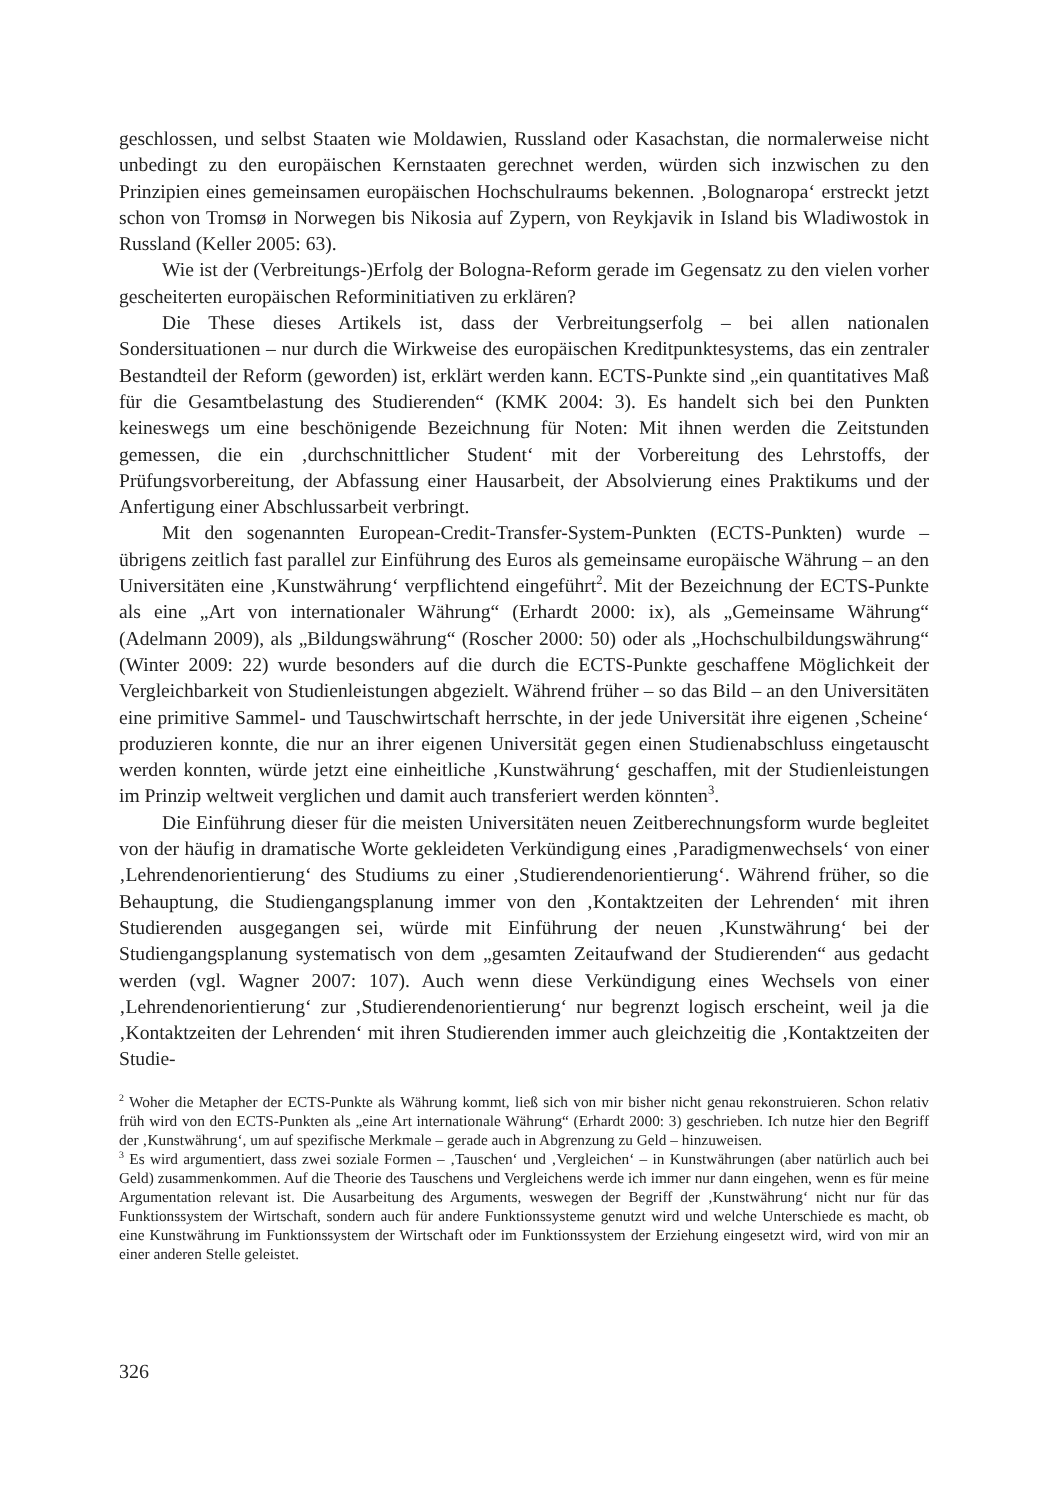geschlossen, und selbst Staaten wie Moldawien, Russland oder Kasachstan, die normal­erweise nicht unbedingt zu den europäischen Kernstaaten gerechnet werden, würden sich inzwischen zu den Prinzipien eines gemeinsamen europäischen Hochschulraums bekennen. ‚Bolognaropa‘ erstreckt jetzt schon von Tromsø in Norwegen bis Nikosia auf Zypern, von Reykjavik in Island bis Wladiwostok in Russland (Keller 2005: 63).
Wie ist der (Verbreitungs-)Erfolg der Bologna-Reform gerade im Gegensatz zu den vielen vorher gescheiterten europäischen Reforminitiativen zu erklären?
Die These dieses Artikels ist, dass der Verbreitungserfolg – bei allen nationalen Sondersituationen – nur durch die Wirkweise des europäischen Kreditpunktesystems, das ein zentraler Bestandteil der Reform (geworden) ist, erklärt werden kann. ECTS-Punkte sind „ein quantitatives Maß für die Gesamtbelastung des Studierenden“ (KMK 2004: 3). Es handelt sich bei den Punkten keineswegs um eine beschönigende Bezeichnung für Noten: Mit ihnen werden die Zeitstunden gemessen, die ein ‚durchschnittlicher Student‘ mit der Vorbereitung des Lehrstoffs, der Prüfungsvorbereitung, der Abfassung einer Hausarbeit, der Absolvierung eines Praktikums und der Anfertigung einer Abschlussarbeit verbringt.
Mit den sogenannten European-Credit-Transfer-System-Punkten (ECTS-Punkten) wurde – übrigens zeitlich fast parallel zur Einführung des Euros als gemeinsame euro­päische Währung – an den Universitäten eine ‚Kunstwährung‘ verpflichtend eingeführt<sup>2</sup>. Mit der Bezeichnung der ECTS-Punkte als eine „Art von internationaler Währung“ (Erhardt 2000: ix), als „Gemeinsame Währung“ (Adelmann 2009), als „Bildungswährung“ (Roscher 2000: 50) oder als „Hochschulbildungswährung“ (Winter 2009: 22) wurde besonders auf die durch die ECTS-Punkte geschaffene Möglichkeit der Vergleichbarkeit von Studienleistungen abgezielt. Während früher – so das Bild – an den Universitäten eine primitive Sammel- und Tauschwirtschaft herrschte, in der jede Universität ihre eigenen ‚Scheine‘ produzieren konnte, die nur an ihrer eigenen Universität gegen einen Studien­abschluss eingetauscht werden konnten, würde jetzt eine einheitliche ‚Kunstwährung‘ geschaffen, mit der Studienleistungen im Prinzip weltweit verglichen und damit auch transferiert werden könnten<sup>3</sup>.
Die Einführung dieser für die meisten Universitäten neuen Zeitberechnungsform wurde begleitet von der häufig in dramatische Worte gekleideten Verkündigung eines ‚Paradigmenwechsels‘ von einer ‚Lehrendenorientierung‘ des Studiums zu einer ‚Studie­rendenorientierung‘. Während früher, so die Behauptung, die Studiengangsplanung immer von den ‚Kontaktzeiten der Lehrenden‘ mit ihren Studierenden ausgegangen sei, würde mit Einführung der neuen ‚Kunstwährung‘ bei der Studiengangsplanung systematisch von dem „gesamten Zeitaufwand der Studierenden“ aus gedacht werden (vgl. Wagner 2007: 107). Auch wenn diese Verkündigung eines Wechsels von einer ‚Lehrendenorientierung‘ zur ‚Studierendenorientierung‘ nur begrenzt logisch erscheint, weil ja die ‚Kontaktzeiten der Lehrenden‘ mit ihren Studierenden immer auch gleichzeitig die ‚Kontaktzeiten der Studie-
<sup>2</sup> Woher die Metapher der ECTS-Punkte als Währung kommt, ließ sich von mir bisher nicht genau rekonstruieren. Schon relativ früh wird von den ECTS-Punkten als „eine Art internationale Währung“ (Erhardt 2000: 3) geschrie­ben. Ich nutze hier den Begriff der ‚Kunstwährung‘, um auf spezifische Merkmale – gerade auch in Abgrenzung zu Geld – hinzuweisen.
<sup>3</sup> Es wird argumentiert, dass zwei soziale Formen – ‚Tauschen‘ und ‚Vergleichen‘ – in Kunstwährungen (aber natürlich auch bei Geld) zusammenkommen. Auf die Theorie des Tauschens und Vergleichens werde ich immer nur dann eingehen, wenn es für meine Argumentation relevant ist. Die Ausarbeitung des Arguments, weswegen der Begriff der ‚Kunstwährung‘ nicht nur für das Funktionssystem der Wirtschaft, sondern auch für andere Funk­tionssysteme genutzt wird und welche Unterschiede es macht, ob eine Kunstwährung im Funktionssystem der Wirtschaft oder im Funktionssystem der Erziehung eingesetzt wird, wird von mir an einer anderen Stelle geleistet.
326